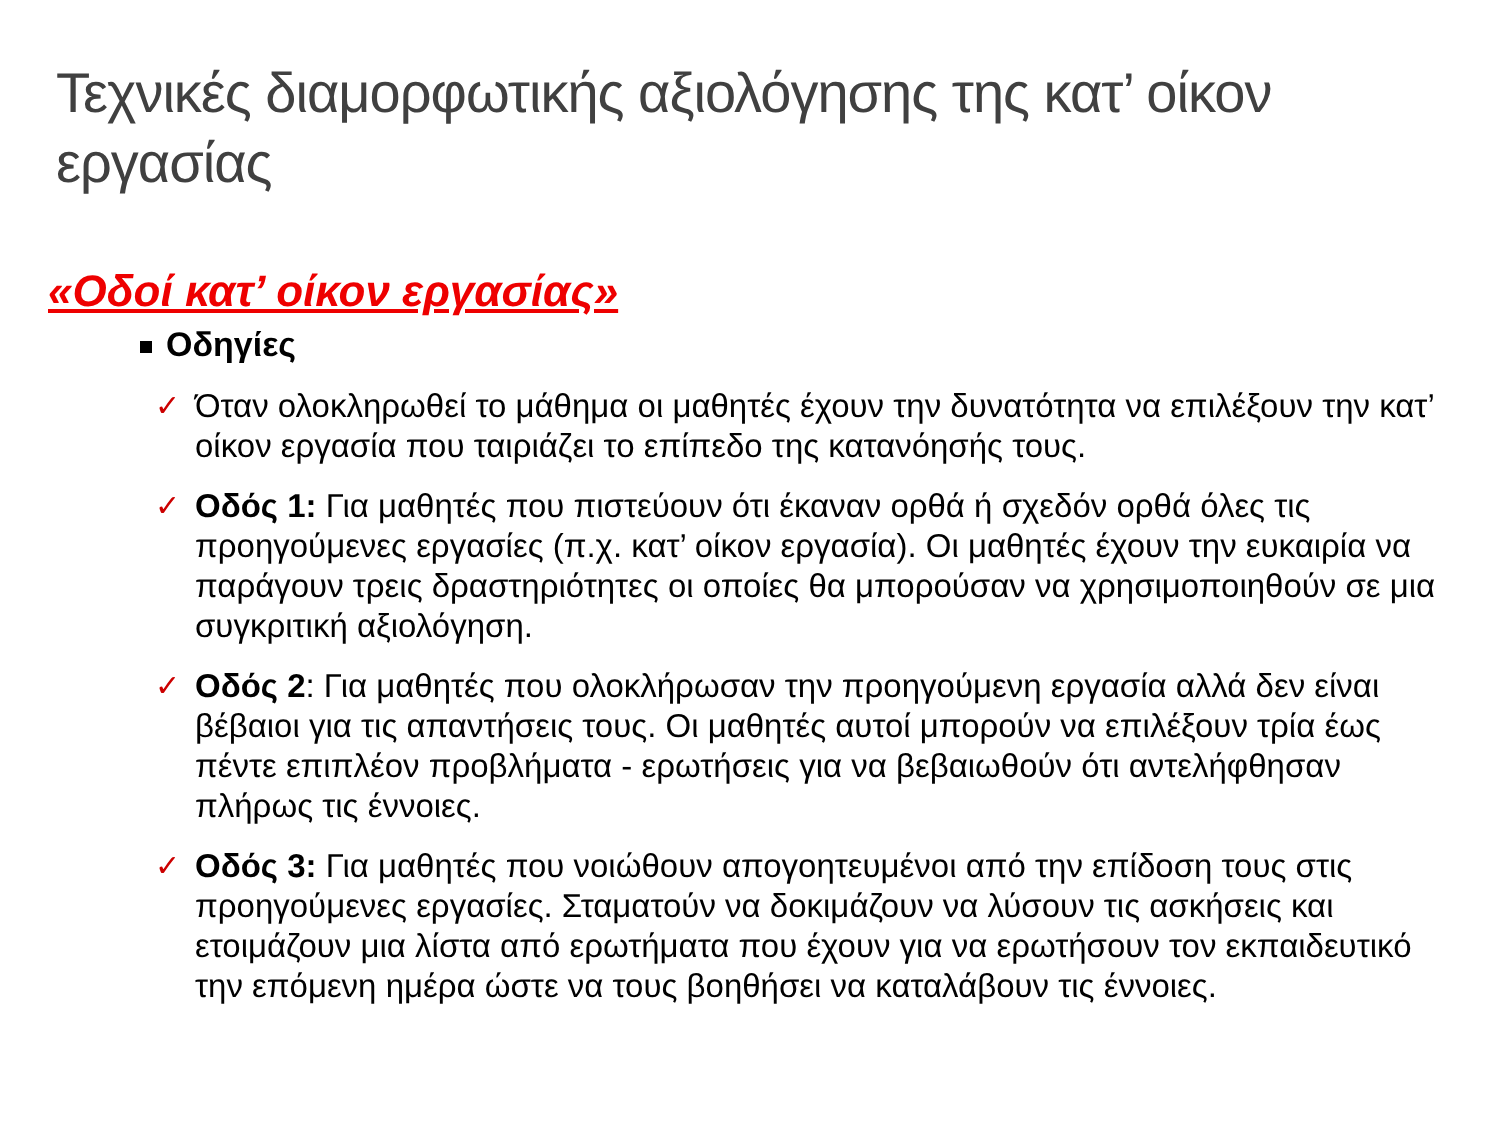Τεχνικές διαμορφωτικής αξιολόγησης της κατ’ οίκον εργασίας
«Οδοί κατ’ οίκον εργασίας»
Οδηγίες
✓ Όταν ολοκληρωθεί το μάθημα οι μαθητές έχουν την δυνατότητα να επιλέξουν την κατ’ οίκον εργασία που ταιριάζει το επίπεδο της κατανόησής τους.
✓ Οδός 1: Για μαθητές που πιστεύουν ότι έκαναν ορθά ή σχεδόν ορθά όλες τις προηγούμενες εργασίες (π.χ. κατ’ οίκον εργασία). Οι μαθητές έχουν την ευκαιρία να παράγουν τρεις δραστηριότητες οι οποίες θα μπορούσαν να χρησιμοποιηθούν σε μια συγκριτική αξιολόγηση.
✓ Οδός 2: Για μαθητές που ολοκλήρωσαν την προηγούμενη εργασία αλλά δεν είναι βέβαιοι για τις απαντήσεις τους. Οι μαθητές αυτοί μπορούν να επιλέξουν τρία έως πέντε επιπλέον προβλήματα - ερωτήσεις για να βεβαιωθούν ότι αντελήφθησαν πλήρως τις έννοιες.
✓ Οδός 3: Για μαθητές που νοιώθουν απογοητευμένοι από την επίδοση τους στις προηγούμενες εργασίες. Σταματούν να δοκιμάζουν να λύσουν τις ασκήσεις και ετοιμάζουν μια λίστα από ερωτήματα που έχουν για να ερωτήσουν τον εκπαιδευτικό την επόμενη ημέρα ώστε να τους βοηθήσει να καταλάβουν τις έννοιες.